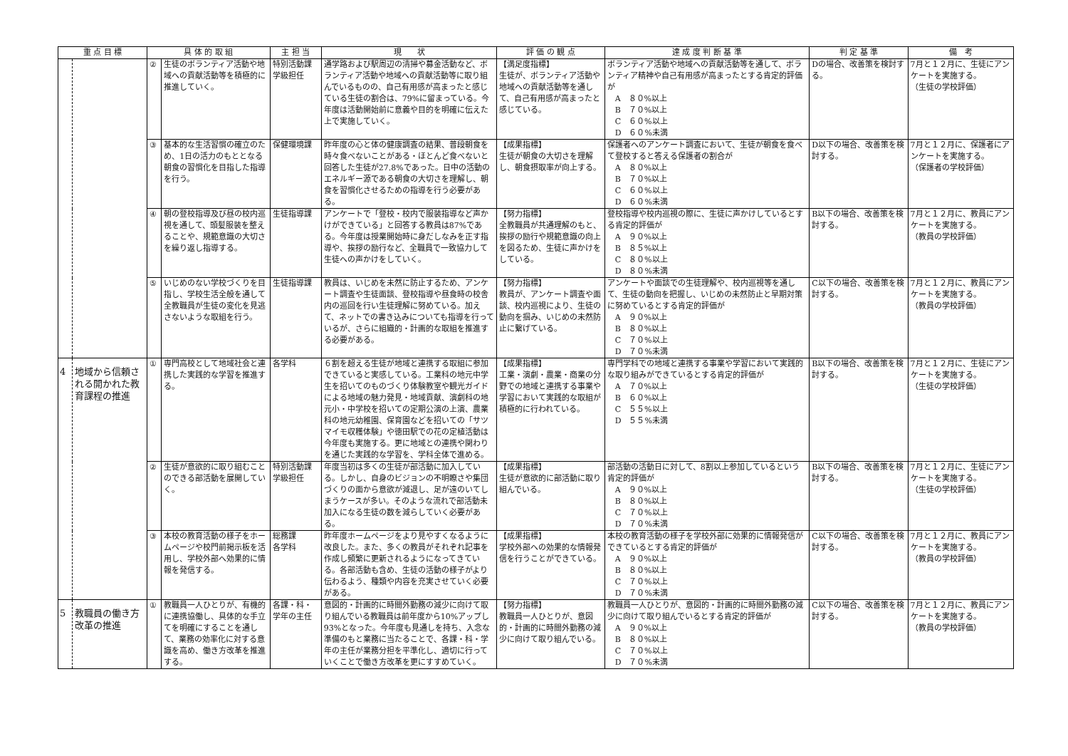| 重 点 目 標 | | 具 体 的 取 組 | | 主 担 当 | 現 状 | 評 価 の 観 点 | 達 成 度 判 断 基 準 | 判 定 基 準 | 備 考 |
| --- | --- | --- | --- | --- | --- | --- | --- | --- | --- |
| | | ② | 生徒のボランティア活動や地域への貢献活動等を積極的に推進していく。 | 特別活動課 学級担任 | 通学路および駅周辺の清掃や募金活動など、ボランティア活動や地域への貢献活動等に取り組んでいるものの、自己有用感が高まったと感じている生徒の割合は、79%に留まっている。今年度は活動開始前に意義や目的を明確に伝えた上で実施していく。 | 【満足度指標】 生徒が、ボランティア活動や地域への貢献活動等を通して、自己有用感が高まったと感じている。 | ボランティア活動や地域への貢献活動等を通して、ボランティア精神や自己有用感が高まったとする肯定的評価が A ８０%以上 B ７０%以上 C ６０%以上 D ６０%未満 | Dの場合、改善策を検討する。 | 7月と１２月に、生徒にアンケートを実施する。 （生徒の学校評価） |
| | | ③ | 基本的な生活習慣の確立のため、1日の活力のもととなる朝食の習慣化を目指した指導を行う。 | 保健環境課 | 昨年度の心と体の健康調査の結果、普段朝食を時々食べないことがある・ほとんど食べないと回答した生徒が27.8%であった。日中の活動のエネルギー源である朝食の大切さを理解し、朝食を習慣化させるための指導を行う必要がある。 | 【成果指標】 生徒が朝食の大切さを理解し、朝食摂取率が向上する。 | 保護者へのアンケート調査において、生徒が朝食を食べて登校すると答える保護者の割合が A ８０%以上 B ７０%以上 C ６０%以上 D ６０%未満 | D以下の場合、改善策を検討する。 | 7月と１２月に、保護者にアンケートを実施する。 （保護者の学校評価） |
| | | ④ | 朝の登校指導及び昼の校内巡視を通して、頭髪服装を整えることや、規範意識の大切さを繰り返し指導する。 | 生徒指導課 | アンケートで「登校・校内で服装指導など声かけができている」と回答する教員は87%である。今年度は授業開始時に身だしなみを正す指導や、挨拶の励行など、全職員で一致協力して生徒への声かけをしていく。 | 【努力指標】 全教職員が共通理解のもと、挨拶の励行や規範意識の向上を図るため、生徒に声かけをしている。 | 登校指導や校内巡視の際に、生徒に声かけしているとする肯定的評価が A ９０%以上 B ８５%以上 C ８０%以上 D ８０%未満 | B以下の場合、改善策を検討する。 | 7月と１２月に、教員にアンケートを実施する。 （教員の学校評価） |
| | | ⑤ | いじめのない学校づくりを目指し、学校生活全般を通して全教職員が生徒の変化を見逃さないような取組を行う。 | 生徒指導課 | 教員は、いじめを未然に防止するため、アンケート調査や生徒面談、登校指導や昼食時の校舎内の巡回を行い生徒理解に努めている。加えて、ネットでの書き込みについても指導を行っているが、さらに組織的・計画的な取組を推進する必要がある。 | 【努力指標】 教員が、アンケート調査や面談、校内巡視により、生徒の動向を掴み、いじめの未然防止に繋げている。 | アンケートや面談での生徒理解や、校内巡視等を通して、生徒の動向を把握し、いじめの未然防止と早期対策に努めているとする肯定的評価が A ９０%以上 B ８０%以上 C ７０%以上 D ７０%未満 | C以下の場合、改善策を検討する。 | 7月と１２月に、教員にアンケートを実施する。 （教員の学校評価） |
| 4 | 地域から信頼される開かれた教育課程の推進 | ① | 専門高校として地域社会と連携した実践的な学習を推進する。 | 各学科 | ６割を超える生徒が地域と連携する取組に参加できていると実感している。工業科の地元中学生を招いてのものづくり体験教室や観光ガイドによる地域の魅力発見・地域貢献、演劇科の地元小・中学校を招いての定期公演の上演、農業科の地元幼稚園、保育園などを招いての「サツマイモ収穫体験」や徳田駅での花の定植活動は今年度も実施する。更に地域との連携や関わりを通じた実践的な学習を、学科全体で進める。 | 【成果指標】 工業・演劇・農業・商業の分野での地域と連携する事業や学習において実践的な取組が積極的に行われている。 | 専門学科での地域と連携する事業や学習において実践的な取り組みができているとする肯定的評価が A ７０%以上 B ６０%以上 C ５５%以上 D ５５%未満 | B以下の場合、改善策を検討する。 | 7月と１２月に、生徒にアンケートを実施する。 （生徒の学校評価） |
| | | ② | 生徒が意欲的に取り組むことのできる部活動を展開していく。 | 特別活動課 学級担任 | 年度当初は多くの生徒が部活動に加入している。しかし、自身のビジョンの不明瞭さや集団づくりの面から意欲が減退し、足が遠のいてしまうケースが多い。そのような流れで部活動未加入になる生徒の数を減らしていく必要がある。 | 【成果指標】 生徒が意欲的に部活動に取り組んでいる。 | 部活動の活動日に対して、8割以上参加しているという肯定的評価が A ９０%以上 B ８０%以上 C ７０%以上 D ７０%未満 | B以下の場合、改善策を検討する。 | 7月と１２月に、生徒にアンケートを実施する。 （生徒の学校評価） |
| | | ③ | 本校の教育活動の様子をホームページや校門前掲示板を活用し、学校外部へ効果的に情報を発信する。 | 総務課 各学科 | 昨年度ホームページをより見やすくなるように改良した。また、多くの教員がそれぞれ記事を作成し頻繁に更新されるようになってきている。各部活動も含め、生徒の活動の様子がより伝わるよう、種類や内容を充実させていく必要がある。 | 【成果指標】 学校外部への効果的な情報発信を行うことができている。 | 本校の教育活動の様子を学校外部に効果的に情報発信ができているとする肯定的評価が A ９０%以上 B ８０%以上 C ７０%以上 D ７０%未満 | C以下の場合、改善策を検討する。 | 7月と１２月に、教員にアンケートを実施する。 （教員の学校評価） |
| 5 | 教職員の働き方改革の推進 | ① | 教職員一人ひとりが、有機的に連携協働し、具体的な手立てを明確にすることを通して、業務の効率化に対する意識を高め、働き方改革を推進する。 | 各課・科・学年の主任 | 意図的・計画的に時間外勤務の減少に向けて取り組んでいる教職員は前年度から10%アップし93%となった。今年度も見通しを持ち、入念な準備のもと業務に当たることで、各課・科・学年の主任が業務分担を平準化し、適切に行っていくことで働き方改革を更にすすめていく。 | 【努力指標】 教職員一人ひとりが、意図的・計画的に時間外勤務の減少に向けて取り組んでいる。 | 教職員一人ひとりが、意図的・計画的に時間外勤務の減少に向けて取り組んでいるとする肯定的評価が A ９０%以上 B ８０%以上 C ７０%以上 D ７０%未満 | C以下の場合、改善策を検討する。 | 7月と１２月に、教員にアンケートを実施する。 （教員の学校評価） |